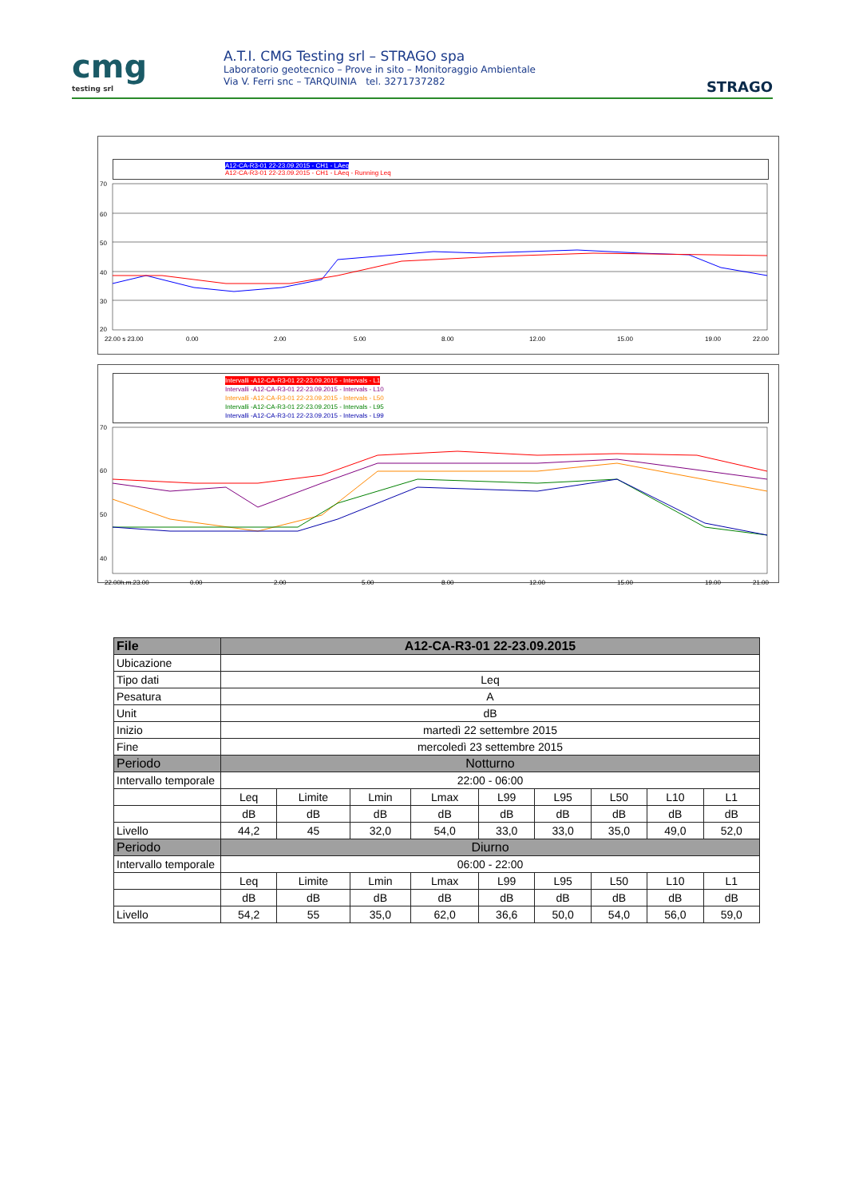cmg
testing srl
A.T.I. CMG Testing srl – STRAGO spa
Laboratorio geotecnico – Prove in sito – Monitoraggio Ambientale
Via V. Ferri snc – TARQUINIA tel. 3271737282
STRAGO
A12-CA-R3-01 22-23.09.2015 - CH1 - LAeq
A12-CA-R3-01 22-23.09.2015 - CH1 - LAeq - Running Leq
70
60
50
40
30
20
22.00 s 23.00
0.00
2.00
5.00
8.00
12.00
15.00
19.00
22.00
Intervalli -A12-CA-R3-01 22-23.09.2015 - Intervals - L1
Intervalli -A12-CA-R3-01 22-23.09.2015 - Intervals - L10
Intervalli -A12-CA-R3-01 22-23.09.2015 - Intervals - L50
Intervalli -A12-CA-R3-01 22-23.09.2015 - Intervals - L95
Intervalli -A12-CA-R3-01 22-23.09.2015 - Intervals - L99
70
60
50
40
22.00h.m.23.00
0.00
2.00
5.00
8.00
12.00
15.00
19.00
21.00
| File | A12-CA-R3-01 22-23.09.2015 | | | | | | | | |
| --- | --- | --- | --- | --- | --- | --- | --- | --- | --- |
| Ubicazione | | | | | | | | | |
| Tipo dati | Leq | | | | | | | | |
| Pesatura | A | | | | | | | | |
| Unit | dB | | | | | | | | |
| Inizio | martedì 22 settembre 2015 | | | | | | | | |
| Fine | mercoledì 23 settembre 2015 | | | | | | | | |
| Periodo | Notturno | | | | | | | | |
| Intervallo temporale | 22:00 - 06:00 | | | | | | | | |
| | Leq | Limite | Lmin | Lmax | L99 | L95 | L50 | L10 | L1 |
| | dB | dB | dB | dB | dB | dB | dB | dB | dB |
| Livello | 44,2 | 45 | 32,0 | 54,0 | 33,0 | 33,0 | 35,0 | 49,0 | 52,0 |
| Periodo | Diurno | | | | | | | | |
| Intervallo temporale | 06:00 - 22:00 | | | | | | | | |
| | Leq | Limite | Lmin | Lmax | L99 | L95 | L50 | L10 | L1 |
| | dB | dB | dB | dB | dB | dB | dB | dB | dB |
| Livello | 54,2 | 55 | 35,0 | 62,0 | 36,6 | 50,0 | 54,0 | 56,0 | 59,0 |